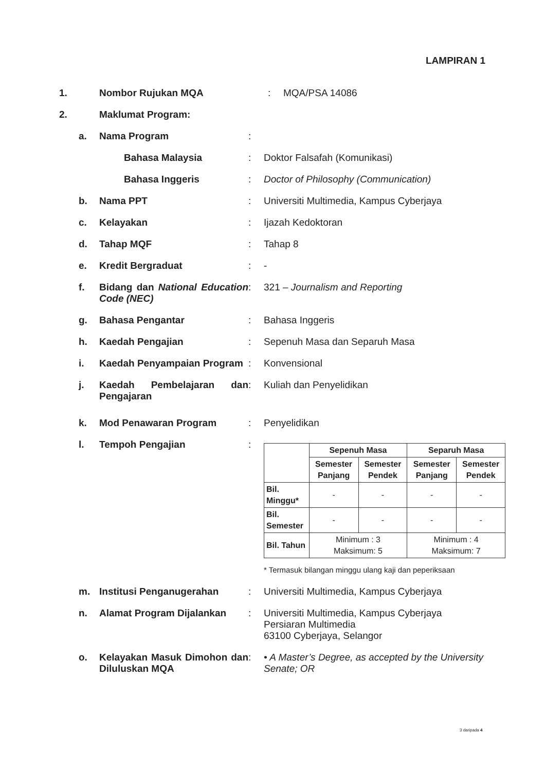LAMPIRAN 1
1. Nombor Rujukan MQA : MQA/PSA 14086
2. Maklumat Program:
a. Nama Program :
Bahasa Malaysia : Doktor Falsafah (Komunikasi)
Bahasa Inggeris : Doctor of Philosophy (Communication)
b. Nama PPT : Universiti Multimedia, Kampus Cyberjaya
c. Kelayakan : Ijazah Kedoktoran
d. Tahap MQF : Tahap 8
e. Kredit Bergraduat : -
f. Bidang dan National Education Code (NEC)
: 321 – Journalism and Reporting
g. Bahasa Pengantar : Bahasa Inggeris
h. Kaedah Pengajian : Sepenuh Masa dan Separuh Masa
i. Kaedah Penyampaian Program
: Konvensional
j. Kaedah Pembelajaran dan Pengajaran
: Kuliah dan Penyelidikan
k. Mod Penawaran Program : Penyelidikan
l. Tempoh Pengajian :
| | Sepenuh Masa | | Separuh Masa | |
| --- | --- | --- | --- | --- |
| | Semester Panjang | Semester Pendek | Semester Panjang | Semester Pendek |
| Bil. Minggu* | - | - | - | - |
| Bil. Semester | - | - | - | - |
| Bil. Tahun | Minimum : 3 Maksimum: 5 | | Minimum : 4 Maksimum: 7 | |
* Termasuk bilangan minggu ulang kaji dan peperiksaan
m. Institusi Penganugerahan : Universiti Multimedia, Kampus Cyberjaya
n. Alamat Program Dijalankan : Universiti Multimedia, Kampus Cyberjaya
Persiaran Multimedia
63100 Cyberjaya, Selangor
o. Kelayakan Masuk Dimohon dan Diluluskan MQA
: • A Master’s Degree, as accepted by the University Senate; OR
3 daripada 4